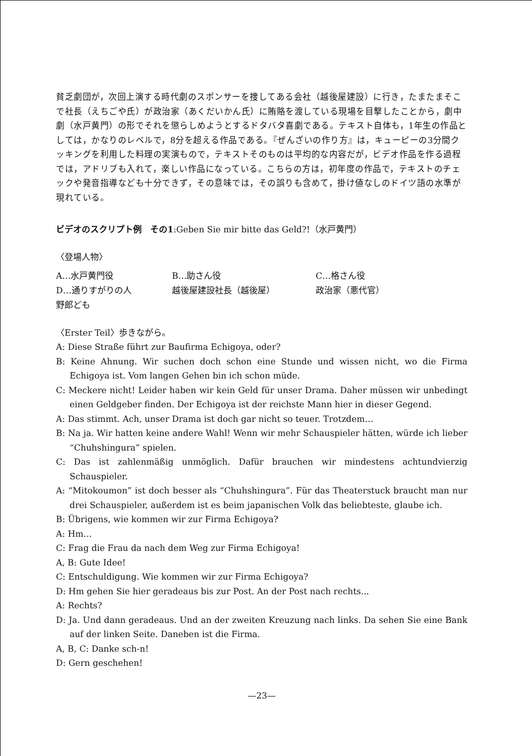貧乏劇団が，次回上演する時代劇のスポンサーを捜してある会社（越後屋建設）に行き，たまたまそこで社長（えちごや氏）が政治家（あくだいかん氏）に賄賂を渡している現場を目撃したことから，劇中劇（水戸黄門）の形でそれを懲らしめようとするドタバタ喜劇である。テキスト自体も，1年生の作品としては，かなりのレベルで，8分を超える作品である。『ぜんざいの作り方』は，キューピーの3分間クッキングを利用した料理の実演もので，テキストそのものは平均的な内容だが，ビデオ作品を作る過程では，アドリブも入れて，楽しい作品になっている。こちらの方は，初年度の作品で，テキストのチェックや発音指導なども十分できず，その意味では，その誤りも含めて，掛け値なしのドイツ語の水準が現れている。
ビデオのスクリプト例　その1:Geben Sie mir bitte das Geld?!（水戸黄門）
〈登場人物〉
| A…水戸黄門役 | B…助さん役 | C…格さん役 |
| D…通りすがりの人 | 越後屋建設社長（越後屋） | 政治家（悪代官） |
| 野郎ども | | |
〈Erster Teil〉歩きながら。
A: Diese Straße führt zur Baufirma Echigoya, oder?
B: Keine Ahnung. Wir suchen doch schon eine Stunde und wissen nicht, wo die Firma Echigoya ist. Vom langen Gehen bin ich schon müde.
C: Meckere nicht! Leider haben wir kein Geld für unser Drama. Daher müssen wir unbedingt einen Geldgeber finden. Der Echigoya ist der reichste Mann hier in dieser Gegend.
A: Das stimmt. Ach, unser Drama ist doch gar nicht so teuer. Trotzdem…
B: Na ja. Wir hatten keine andere Wahl! Wenn wir mehr Schauspieler hätten, würde ich lieber “Chuhshingura” spielen.
C: Das ist zahlenmäßig unmöglich. Dafür brauchen wir mindestens achtundvierzig Schauspieler.
A: “Mitokoumon” ist doch besser als “Chuhshingura”. Für das Theaterstuck braucht man nur drei Schauspieler, außerdem ist es beim japanischen Volk das beliebteste, glaube ich.
B: Übrigens, wie kommen wir zur Firma Echigoya?
A: Hm…
C: Frag die Frau da nach dem Weg zur Firma Echigoya!
A, B: Gute Idee!
C: Entschuldigung. Wie kommen wir zur Firma Echigoya?
D: Hm gehen Sie hier geradeaus bis zur Post. An der Post nach rechts...
A: Rechts?
D: Ja. Und dann geradeaus. Und an der zweiten Kreuzung nach links. Da sehen Sie eine Bank auf der linken Seite. Daneben ist die Firma.
A, B, C: Danke sch-n!
D: Gern geschehen!
—23—